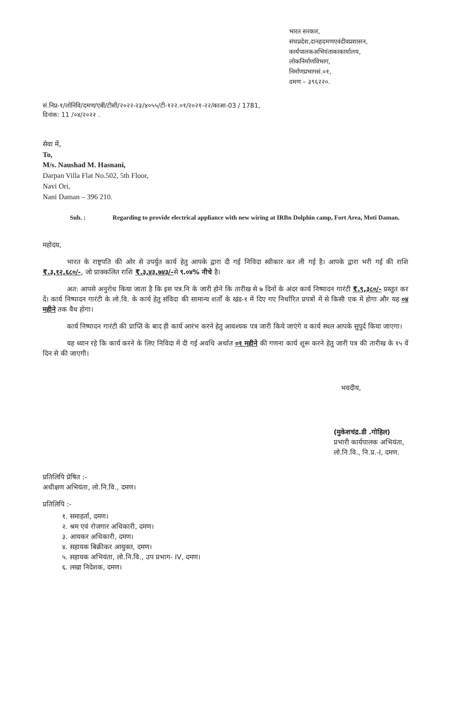भारत सरकार,
संघप्रदेश,दानहदमणएवंदीवप्रशासन,
कार्यपालकअभियंताकाकार्यालय,
लोकनिर्माणविभाग,
निर्माणप्रभागसं.०१,
दमण – ३९६२२०.
सं.निप्र-१/लोनिवि/दमण/एबी/टीसी/२०२२-२३/४०५५/टी-१२२.०१/२०२१-२२/काआ-03 / 1781,
दिनांक: 11 /०४/२०२२ .
सेवा में,
To,
M/s. Naushad M. Hasnani,
Darpan Villa Flat No.502, 5th Floor,
Navi Ori,
Nani Daman – 396 210.
Sub. : Regarding to provide electrical appliance with new wiring at IRBn Dolphin camp, Fort Area, Moti Daman.
महोदय,
भारत के राष्ट्रपति की ओर से उपर्युत कार्य हेतु आपके द्वारा दी गई निविदा स्वीकार कर ली गई है। आपके द्वारा भरी गई की राशि ₹.३,१२,६८०/-, जो प्राक्कलित राशि ₹.३,४३,७४३/-से ९.०४% नीचे है।
अत: आपसे अनुरोध किया जाता है कि इस पत्र.नि के जारी होने कि तारीख से ७ दिनों के अंदर कार्य निष्पादन गारंटी ₹.९,३८०/- प्रस्तुत कर दें। कार्य निष्पादन गारंटी के लो.वि. के कार्य हेतु संविदा की सामान्य शर्तों के खंड-१ में दिए गए निर्धारित प्रपत्रों में से किसी एक में होगा और यह ०४ महीने तक वैध होगा।
कार्य निष्पादन गारंटी की प्राप्ति के बाद ही कार्य आरंभ करने हेतु आवश्यक पत्र जारी किये जाएंगे व कार्य स्थल आपके सुपुर्द किया जाएगा।
यह ध्यान रहे कि कार्य करने के लिए निविदा में दी गई अवधि अर्थात ०१ महीने की गणना कार्य शुरू करने हेतु जारी पत्र की तारीख के १५ वें दिन से की जाएगी।
भवदीय,
(मुकेशचंद्र.डी .गोहिल)
प्रभारी कार्यपालक अभियंता,
लो.नि.वि., नि.प्र.-I, दमण.
प्रतिलिपि प्रेषित :-
अधीक्षण अभियंता, लो.नि.वि., दमण।
प्रतिलिपि :-
१. समाहर्ता, दमण।
२. श्रम एवं रोजगार अधिकारी, दमण।
३. आयकर अधिकारी, दमण।
४. सहायक बिक्रीकर आयुक्त, दमण।
५. सहायक अभियंता, लो.नि.वि., उप प्रभाग- IV, दमण।
६. लखा निदेशक, दमण।